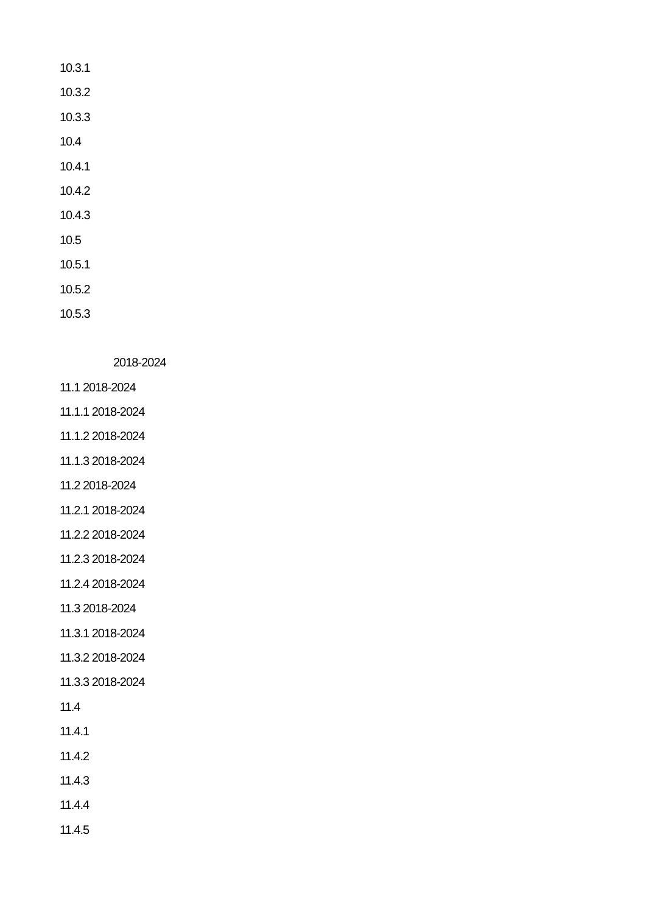10.3.1
10.3.2
10.3.3
10.4
10.4.1
10.4.2
10.4.3
10.5
10.5.1
10.5.2
10.5.3
2018-2024
11.1 2018-2024
11.1.1 2018-2024
11.1.2 2018-2024
11.1.3 2018-2024
11.2 2018-2024
11.2.1 2018-2024
11.2.2 2018-2024
11.2.3 2018-2024
11.2.4 2018-2024
11.3 2018-2024
11.3.1 2018-2024
11.3.2 2018-2024
11.3.3 2018-2024
11.4
11.4.1
11.4.2
11.4.3
11.4.4
11.4.5